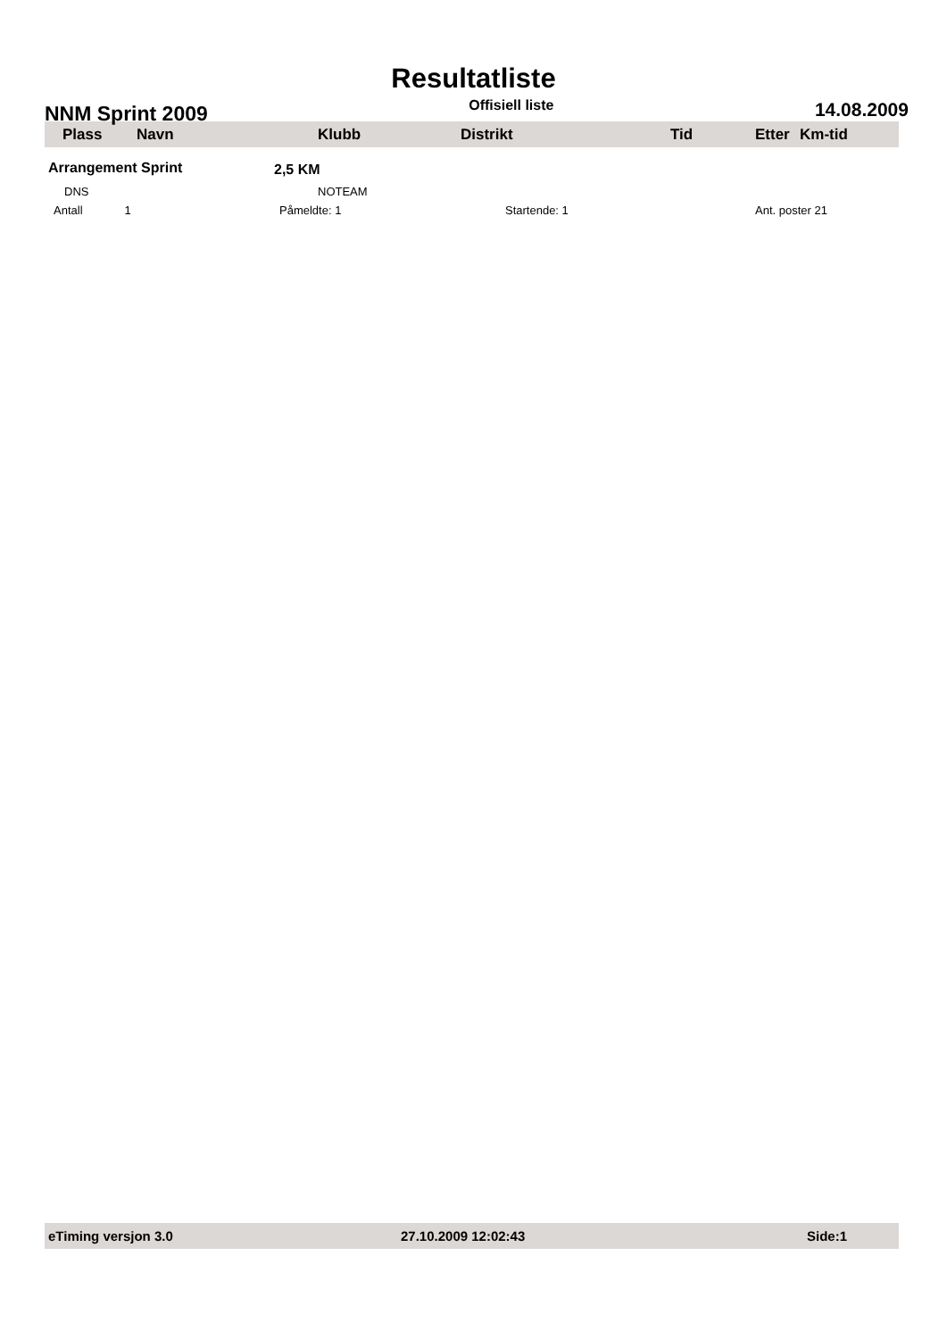Resultatliste
NNM Sprint 2009 Offisiell liste 14.08.2009
| Plass | Navn | Klubb | Distrikt | Tid | Etter | Km-tid |
| --- | --- | --- | --- | --- | --- | --- |
| Arrangement Sprint | | | 2,5 KM | | | |
| DNS | | NOTEAM | | | | |
| Antall 1 | Påmeldte: 1 | | Startende: 1 | | Ant. poster 21 | |
eTiming versjon 3.0 27.10.2009 12:02:43 Side:1